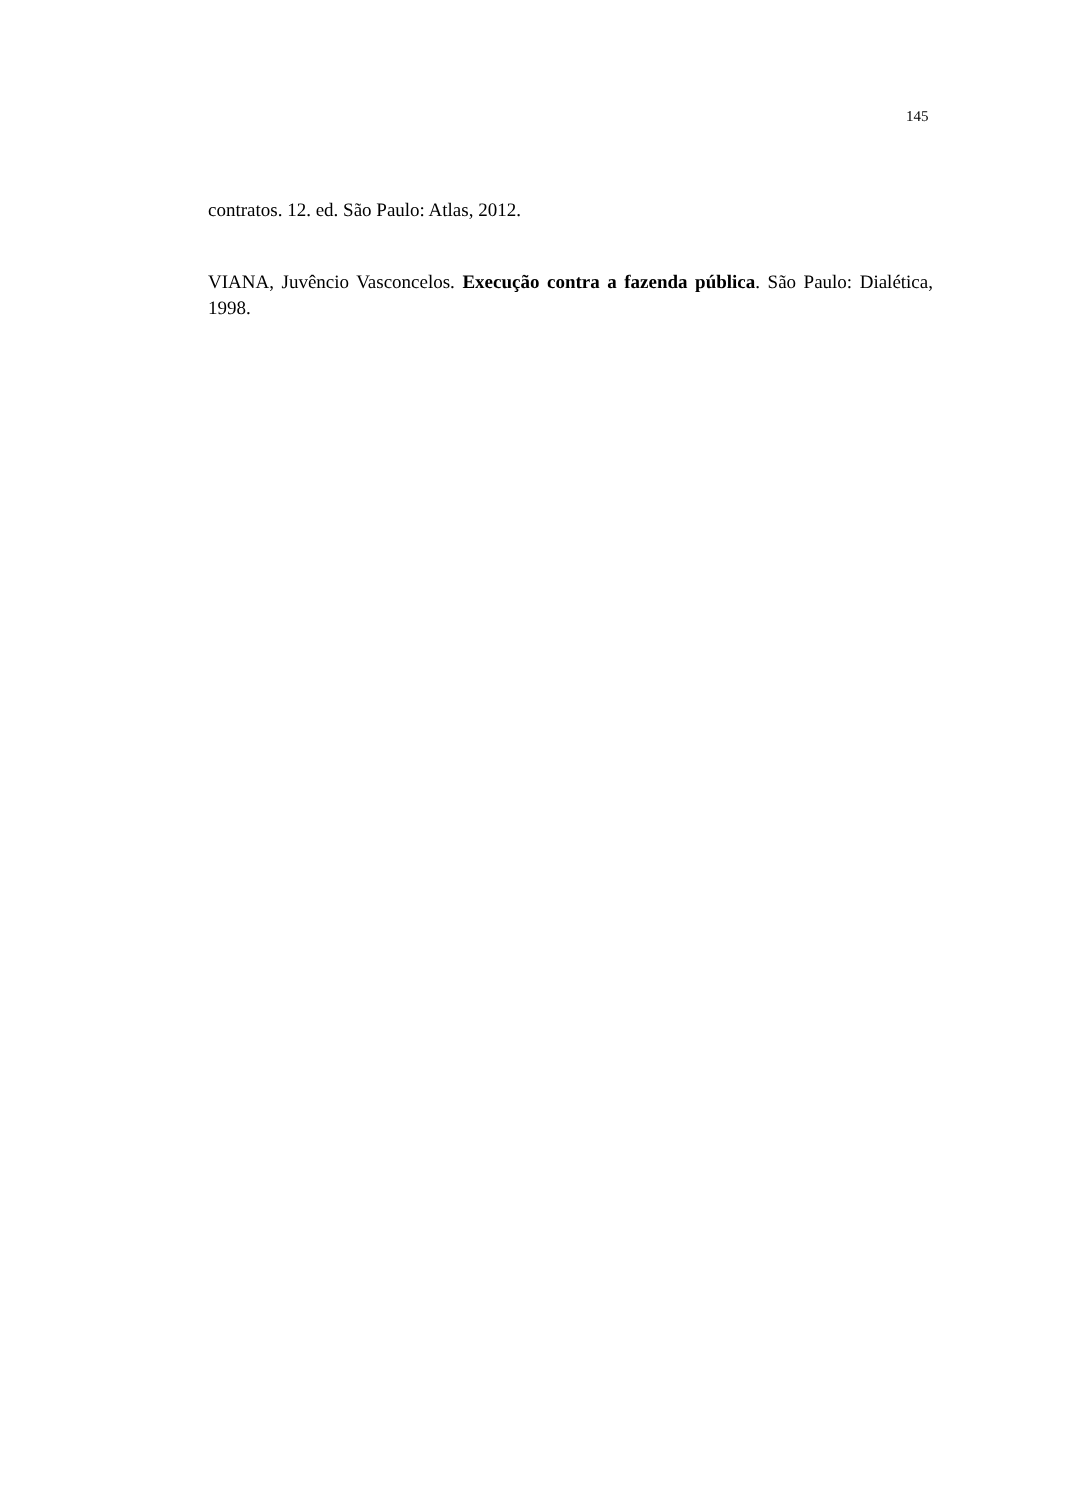145
contratos. 12. ed. São Paulo: Atlas, 2012.
VIANA, Juvêncio Vasconcelos. Execução contra a fazenda pública. São Paulo: Dialética, 1998.